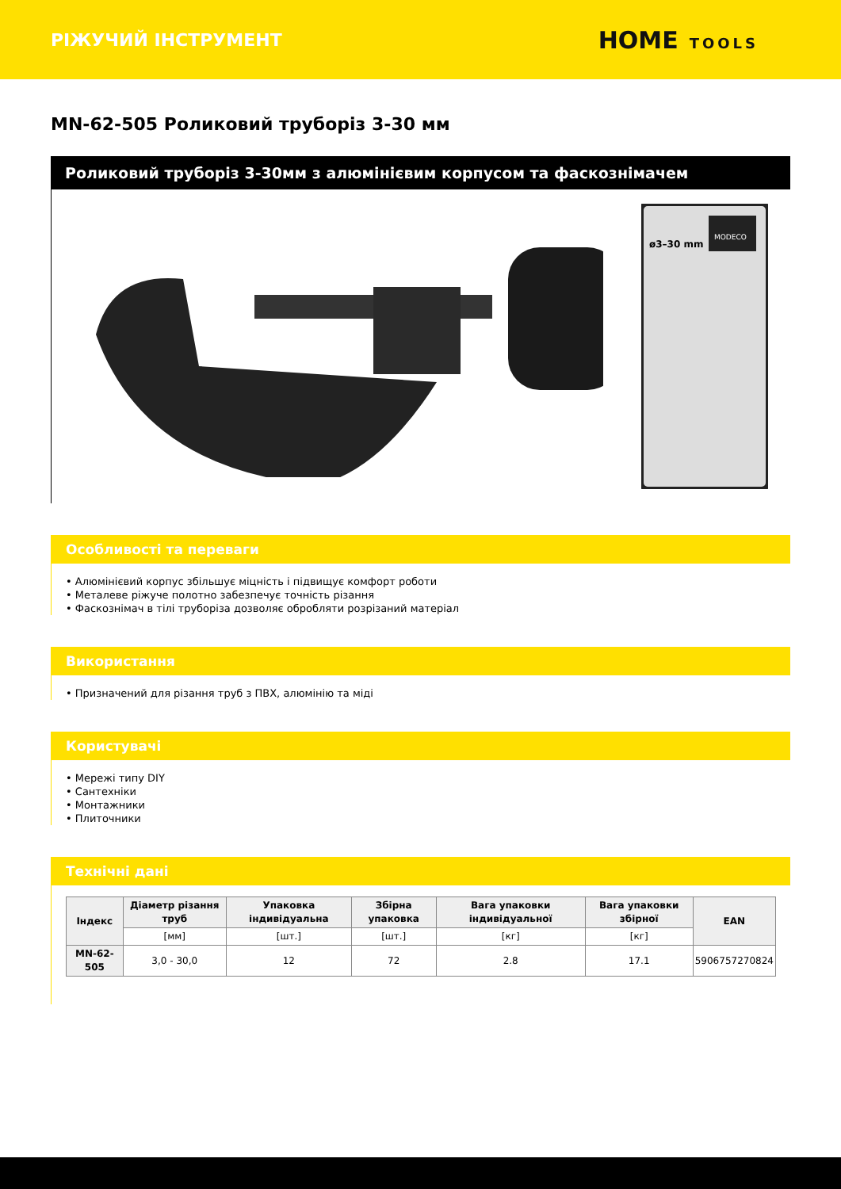РІЖУЧИЙ ІНСТРУМЕНТ
HOME TOOLS
MN-62-505 Роликовий труборіз 3-30 мм
Роликовий труборіз 3-30мм з алюмінієвим корпусом та фаскознімачем
MODECO
ø3–30 mm
Особливості та переваги
• Алюмінієвий корпус збільшує міцність і підвищує комфорт роботи
• Металеве ріжуче полотно забезпечує точність різання
• Фаскознімач в тілі труборіза дозволяє обробляти розрізаний матеріал
Використання
• Призначений для різання труб з ПВХ, алюмінію та міді
Користувачі
• Мережі типу DIY
• Сантехніки
• Монтажники
• Плиточники
Технічні дані
| Індекс | Діаметр різання труб | Упаковка індивідуальна | Збірна упаковка | Вага упаковки індивідуальної | Вага упаковки збірної | EAN |
| --- | --- | --- | --- | --- | --- | --- |
| | [мм] | [шт.] | [шт.] | [кг] | [кг] | |
| MN-62-505 | 3,0 - 30,0 | 12 | 72 | 2.8 | 17.1 | 5906757270824 |